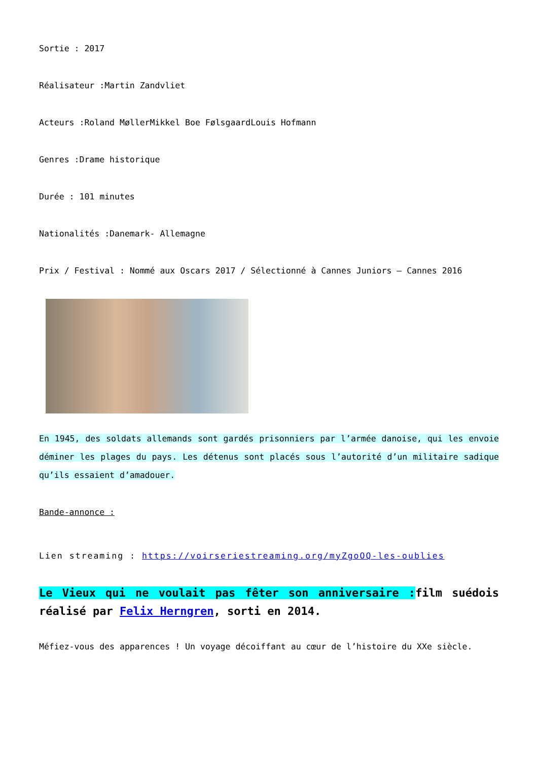Sortie : 2017
Réalisateur :Martin Zandvliet
Acteurs :Roland MøllerMikkel Boe FølsgaardLouis Hofmann
Genres :Drame historique
Durée : 101 minutes
Nationalités :Danemark- Allemagne
Prix / Festival : Nommé aux Oscars 2017 / Sélectionné à Cannes Juniors – Cannes 2016
En 1945, des soldats allemands sont gardés prisonniers par l’armée danoise, qui les envoie déminer les plages du pays. Les détenus sont placés sous l’autorité d’un militaire sadique qu’ils essaient d’amadouer.
Bande-annonce :
Lien streaming : https://voirseriestreaming.org/myZgoOQ-les-oublies
Le Vieux qui ne voulait pas fêter son anniversaire : film suédois réalisé par Felix Herngren, sorti en 2014.
Méfiez-vous des apparences ! Un voyage décoiffant au cœur de l’histoire du XXe siècle.